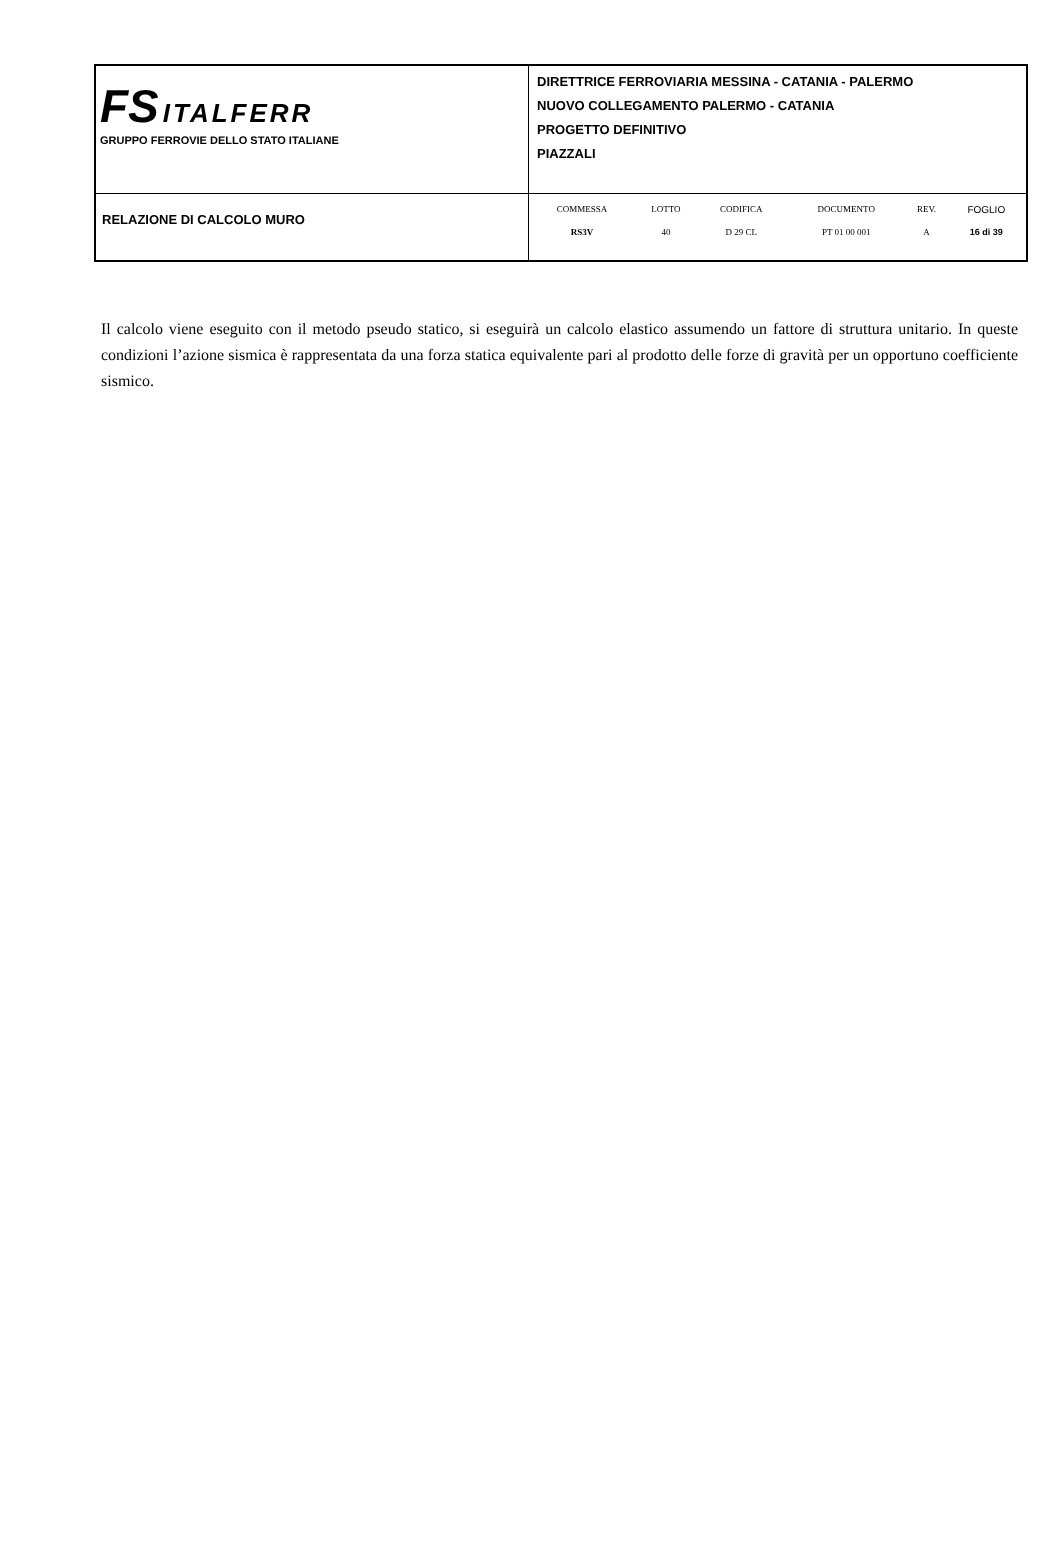| FS ITALFERR GRUPPO FERROVIE DELLO STATO ITALIANE | DIRETTRICE FERROVIARIA MESSINA - CATANIA - PALERMO NUOVO COLLEGAMENTO PALERMO - CATANIA PROGETTO DEFINITIVO PIAZZALI |
| RELAZIONE DI CALCOLO MURO | / COMMESSA / LOTTO / CODIFICA / DOCUMENTO / REV. / FOGLIO / / RS3V / 40 / D 29 CL / PT 01 00 001 / A / 16 di 39 / |
Il calcolo viene eseguito con il metodo pseudo statico, si eseguirà un calcolo elastico assumendo un fattore di struttura unitario. In queste condizioni l’azione sismica è rappresentata da una forza statica equivalente pari al prodotto delle forze di gravità per un opportuno coefficiente sismico.